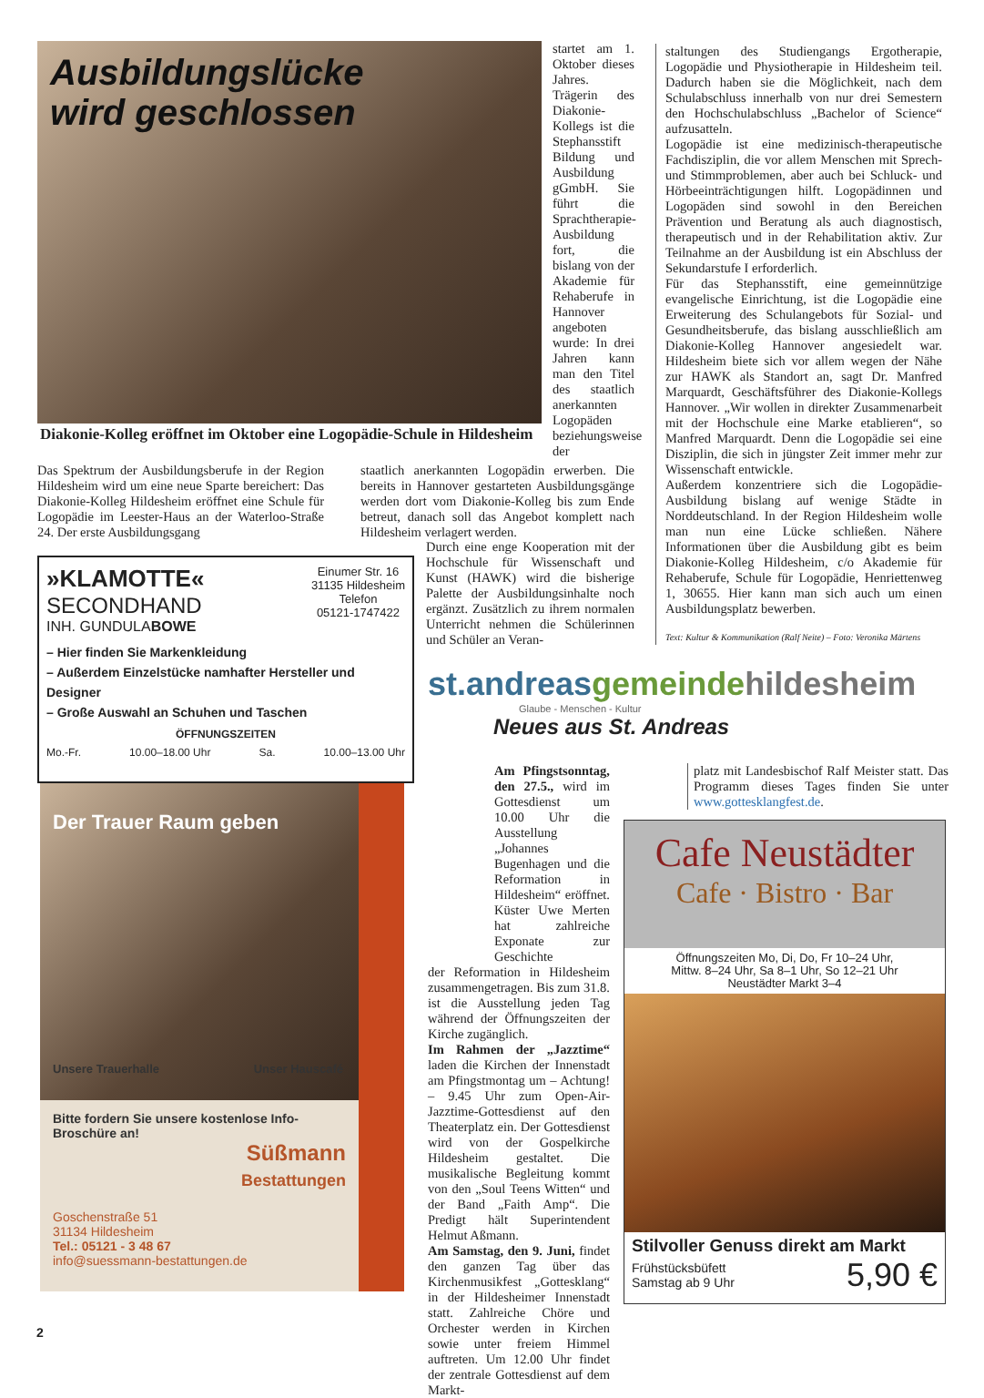Ausbildungslücke
wird geschlossen
Diakonie-Kolleg eröffnet im Oktober eine Logopädie-Schule in Hildesheim
startet am 1. Oktober dieses Jahres. Trägerin des Diakonie-Kollegs ist die Stephansstift Bildung und Ausbildung gGmbH. Sie führt die Sprachtherapie-Ausbildung fort, die bislang von der Akademie für Rehaberufe in Hannover angeboten wurde: In drei Jahren kann man den Titel des staatlich anerkannten Logopäden beziehungsweise der
Das Spektrum der Ausbildungsberufe in der Region Hildesheim wird um eine neue Sparte bereichert: Das Diakonie-Kolleg Hildesheim eröffnet eine Schule für Logopädie im Leester-Haus an der Waterloo-Straße 24. Der erste Ausbildungsgang
staatlich anerkannten Logopädin erwerben. Die bereits in Hannover gestarteten Ausbildungsgänge werden dort vom Diakonie-Kolleg bis zum Ende betreut, danach soll das Angebot komplett nach Hildesheim verlagert werden.
Durch eine enge Kooperation mit der Hochschule für Wissenschaft und Kunst (HAWK) wird die bisherige Palette der Ausbildungsinhalte noch ergänzt. Zusätzlich zu ihrem normalen Unterricht nehmen die Schülerinnen und Schüler an Veran-
staltungen des Studiengangs Ergotherapie, Logopädie und Physiotherapie in Hildesheim teil. Dadurch haben sie die Möglichkeit, nach dem Schulabschluss innerhalb von nur drei Semestern den Hochschulabschluss „Bachelor of Science“ aufzusatteln.
Logopädie ist eine medizinisch-therapeutische Fachdisziplin, die vor allem Menschen mit Sprech- und Stimmproblemen, aber auch bei Schluck- und Hörbeeinträchtigungen hilft. Logopädinnen und Logopäden sind sowohl in den Bereichen Prävention und Beratung als auch diagnostisch, therapeutisch und in der Rehabilitation aktiv. Zur Teilnahme an der Ausbildung ist ein Abschluss der Sekundarstufe I erforderlich.
Für das Stephansstift, eine gemeinnützige evangelische Einrichtung, ist die Logopädie eine Erweiterung des Schulangebots für Sozial- und Gesundheitsberufe, das bislang ausschließlich am Diakonie-Kolleg Hannover angesiedelt war. Hildesheim biete sich vor allem wegen der Nähe zur HAWK als Standort an, sagt Dr. Manfred Marquardt, Geschäftsführer des Diakonie-Kollegs Hannover. „Wir wollen in direkter Zusammenarbeit mit der Hochschule eine Marke etablieren“, so Manfred Marquardt. Denn die Logopädie sei eine Disziplin, die sich in jüngster Zeit immer mehr zur Wissenschaft entwickle.
Außerdem konzentriere sich die Logopädie-Ausbildung bislang auf wenige Städte in Norddeutschland. In der Region Hildesheim wolle man nun eine Lücke schließen. Nähere Informationen über die Ausbildung gibt es beim Diakonie-Kolleg Hildesheim, c/o Akademie für Rehaberufe, Schule für Logopädie, Henriettenweg 1, 30655. Hier kann man sich auch um einen Ausbildungsplatz bewerben.
Text: Kultur & Kommunikation (Ralf Neite) – Foto: Veronika Märtens
»KLAMOTTE«
SECONDHAND
INH. GUNDULABOWE
Einumer Str. 16
31135 Hildesheim
Telefon
05121-1747422
– Hier finden Sie Markenkleidung
– Außerdem Einzelstücke namhafter Hersteller und Designer
– Große Auswahl an Schuhen und Taschen
ÖFFNUNGSZEITEN
Mo.-Fr. 10.00–18.00 Uhr Sa. 10.00–13.00 Uhr
Der Trauer Raum geben
Unsere Trauerhalle Unser Hauscafé
Bitte fordern Sie unsere kostenlose Info-Broschüre an!
Süßmann
Bestattungen
Goschenstraße 51
31134 Hildesheim
Tel.: 05121 - 3 48 67
info@suessmann-bestattungen.de
st.andreas gemeinde hildesheim
Glaube - Menschen - Kultur
Neues aus St. Andreas
Am Pfingstsonntag, den 27.5., wird im Gottesdienst um 10.00 Uhr die Ausstellung „Johannes Bugenhagen und die Reformation in Hildesheim“ eröffnet. Küster Uwe Merten hat zahlreiche Exponate zur Geschichte
der Reformation in Hildesheim zusammengetragen. Bis zum 31.8. ist die Ausstellung jeden Tag während der Öffnungszeiten der Kirche zugänglich.
Im Rahmen der „Jazztime“ laden die Kirchen der Innenstadt am Pfingstmontag um – Achtung! – 9.45 Uhr zum Open-Air-Jazztime-Gottesdienst auf den Theaterplatz ein. Der Gottesdienst wird von der Gospelkirche Hildesheim gestaltet. Die musikalische Begleitung kommt von den „Soul Teens Witten“ und der Band „Faith Amp“. Die Predigt hält Superintendent Helmut Aßmann.
Am Samstag, den 9. Juni, findet den ganzen Tag über das Kirchenmusikfest „Gottesklang“ in der Hildesheimer Innenstadt statt. Zahlreiche Chöre und Orchester werden in Kirchen sowie unter freiem Himmel auftreten. Um 12.00 Uhr findet der zentrale Gottesdienst auf dem Markt-
platz mit Landesbischof Ralf Meister statt. Das Programm dieses Tages finden Sie unter www.gottesklangfest.de.
Cafe Neustädter
Cafe · Bistro · Bar
Öffnungszeiten Mo, Di, Do, Fr 10–24 Uhr,
Mittw. 8–24 Uhr, Sa 8–1 Uhr, So 12–21 Uhr
Neustädter Markt 3–4
Stilvoller Genuss direkt am Markt
Frühstücksbüfett
Samstag ab 9 Uhr
5,90 €
2